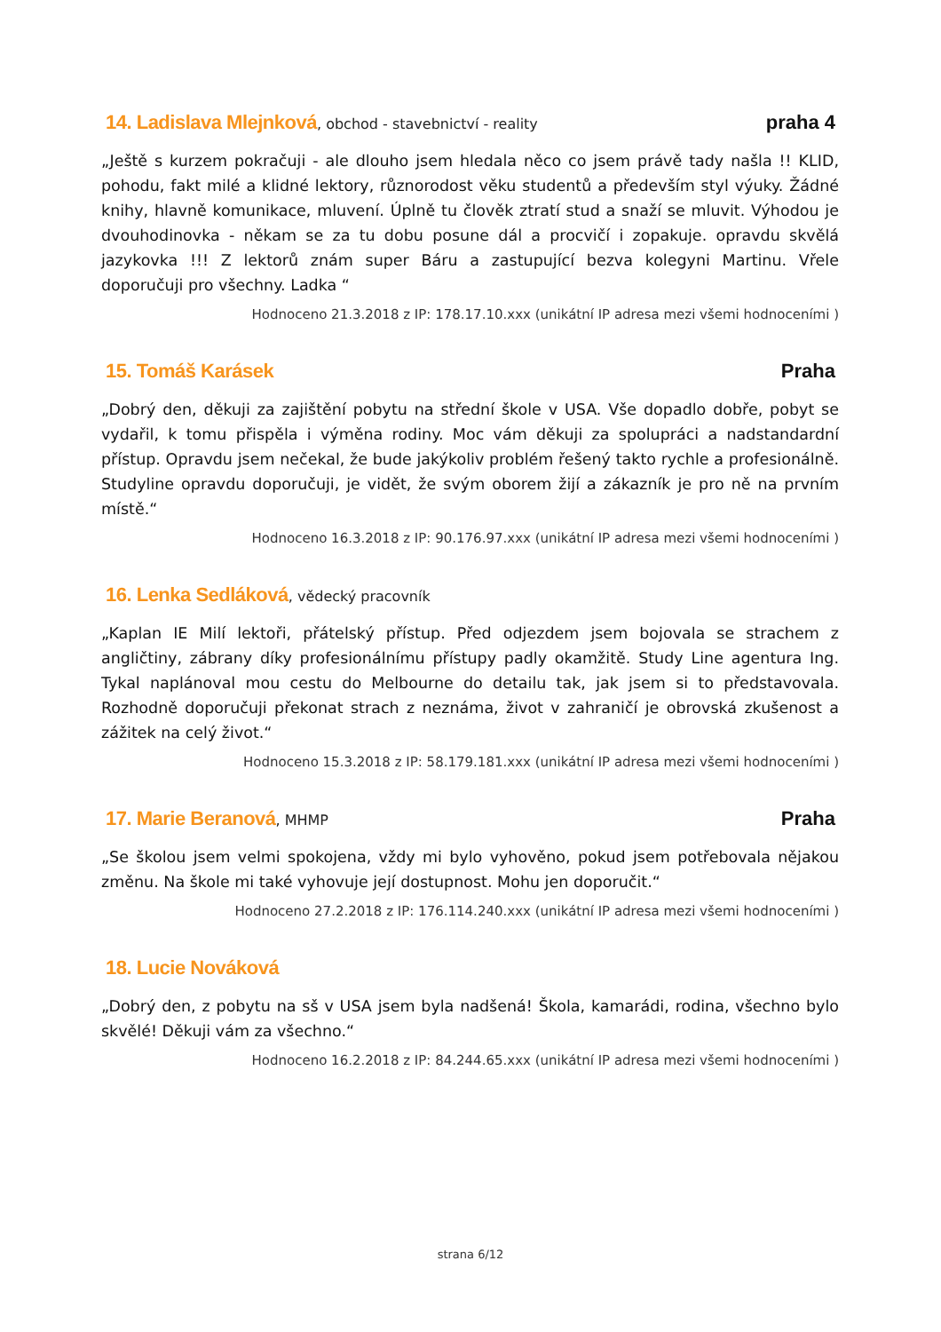14. Ladislava Mlejnková, obchod - stavebnictví - reality
praha 4
„Ještě s kurzem pokračuji - ale dlouho jsem hledala něco co jsem právě tady našla !! KLID, pohodu, fakt milé a klidné lektory, různorodost věku studentů a především styl výuky. Žádné knihy, hlavně komunikace, mluvení. Úplně tu člověk ztratí stud a snaží se mluvit. Výhodou je dvouhodinovka - někam se za tu dobu posune dál a procvičí i zopakuje. opravdu skvělá jazykovka !!! Z lektorů znám super Báru a zastupující bezva kolegyni Martinu. Vřele doporučuji pro všechny. Ladka “
Hodnoceno 21.3.2018 z IP: 178.17.10.xxx (unikátní IP adresa mezi všemi hodnoceními )
15. Tomáš Karásek Praha
„Dobrý den, děkuji za zajištění pobytu na střední škole v USA. Vše dopadlo dobře, pobyt se vydařil, k tomu přispěla i výměna rodiny. Moc vám děkuji za spolupráci a nadstandardní přístup. Opravdu jsem nečekal, že bude jakýkoliv problém řešený takto rychle a profesionálně. Studyline opravdu doporučuji, je vidět, že svým oborem žijí a zákazník je pro ně na prvním místě.“
Hodnoceno 16.3.2018 z IP: 90.176.97.xxx (unikátní IP adresa mezi všemi hodnoceními )
16. Lenka Sedláková, vědecký pracovník
„Kaplan IE Milí lektoři, přátelský přístup. Před odjezdem jsem bojovala se strachem z angličtiny, zábrany díky profesionálnímu přístupy padly okamžitě. Study Line agentura Ing. Tykal naplánoval mou cestu do Melbourne do detailu tak, jak jsem si to představovala. Rozhodně doporučuji překonat strach z neznáma, život v zahraničí je obrovská zkušenost a zážitek na celý život.“
Hodnoceno 15.3.2018 z IP: 58.179.181.xxx (unikátní IP adresa mezi všemi hodnoceními )
17. Marie Beranová, MHMP
Praha
„Se školou jsem velmi spokojena, vždy mi bylo vyhověno, pokud jsem potřebovala nějakou změnu. Na škole mi také vyhovuje její dostupnost. Mohu jen doporučit.“
Hodnoceno 27.2.2018 z IP: 176.114.240.xxx (unikátní IP adresa mezi všemi hodnoceními )
18. Lucie Nováková
„Dobrý den, z pobytu na sš v USA jsem byla nadšená! Škola, kamarádi, rodina, všechno bylo skvělé! Děkuji vám za všechno.“
Hodnoceno 16.2.2018 z IP: 84.244.65.xxx (unikátní IP adresa mezi všemi hodnoceními )
strana 6/12